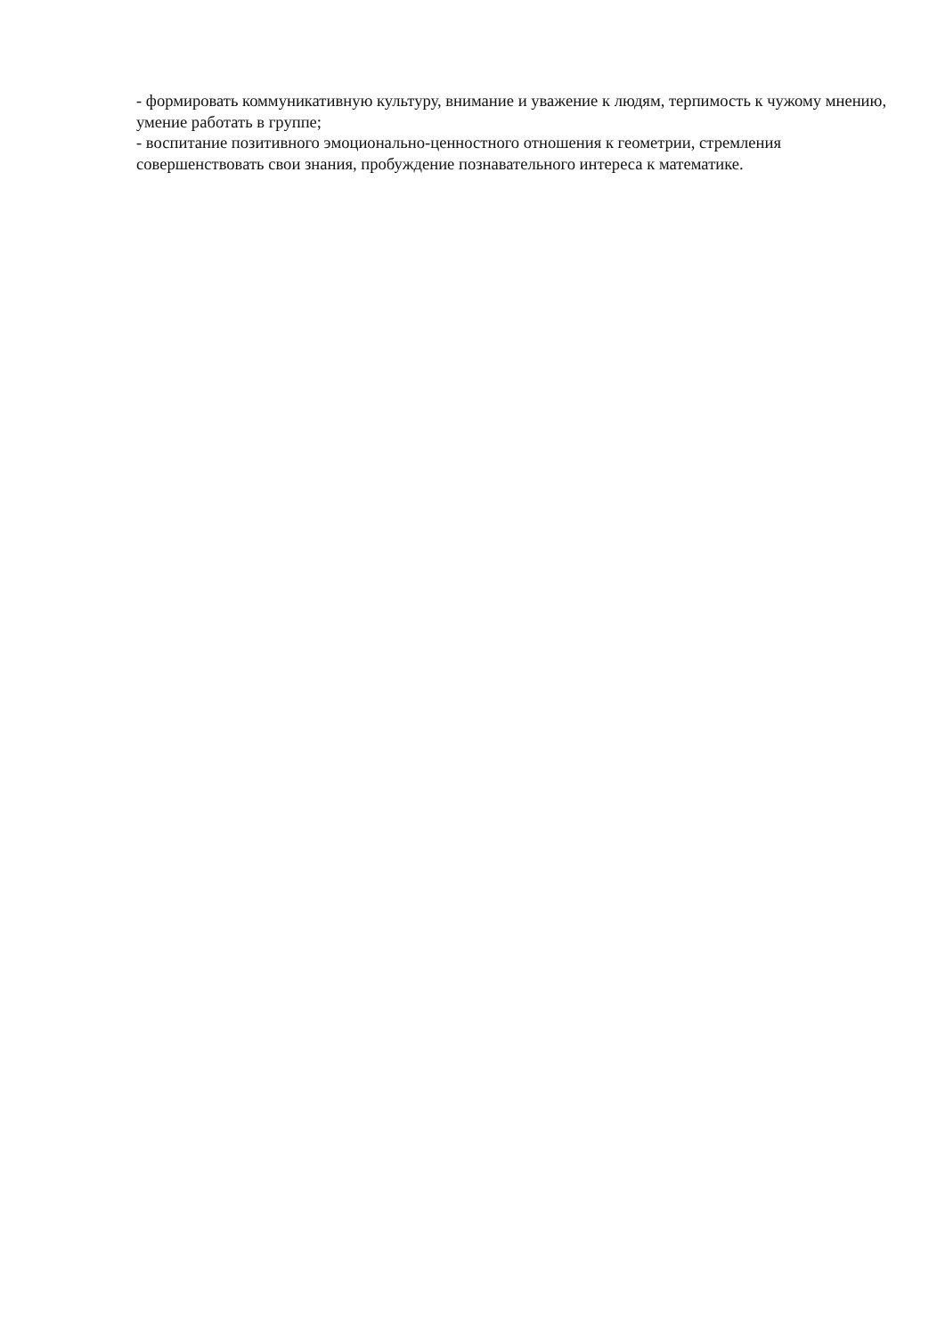- формировать коммуникативную культуру, внимание и уважение к людям, терпимость к чужому мнению, умение работать в группе;
- воспитание позитивного эмоционально-ценностного отношения к геометрии, стремления совершенствовать свои знания, пробуждение познавательного интереса к математике.